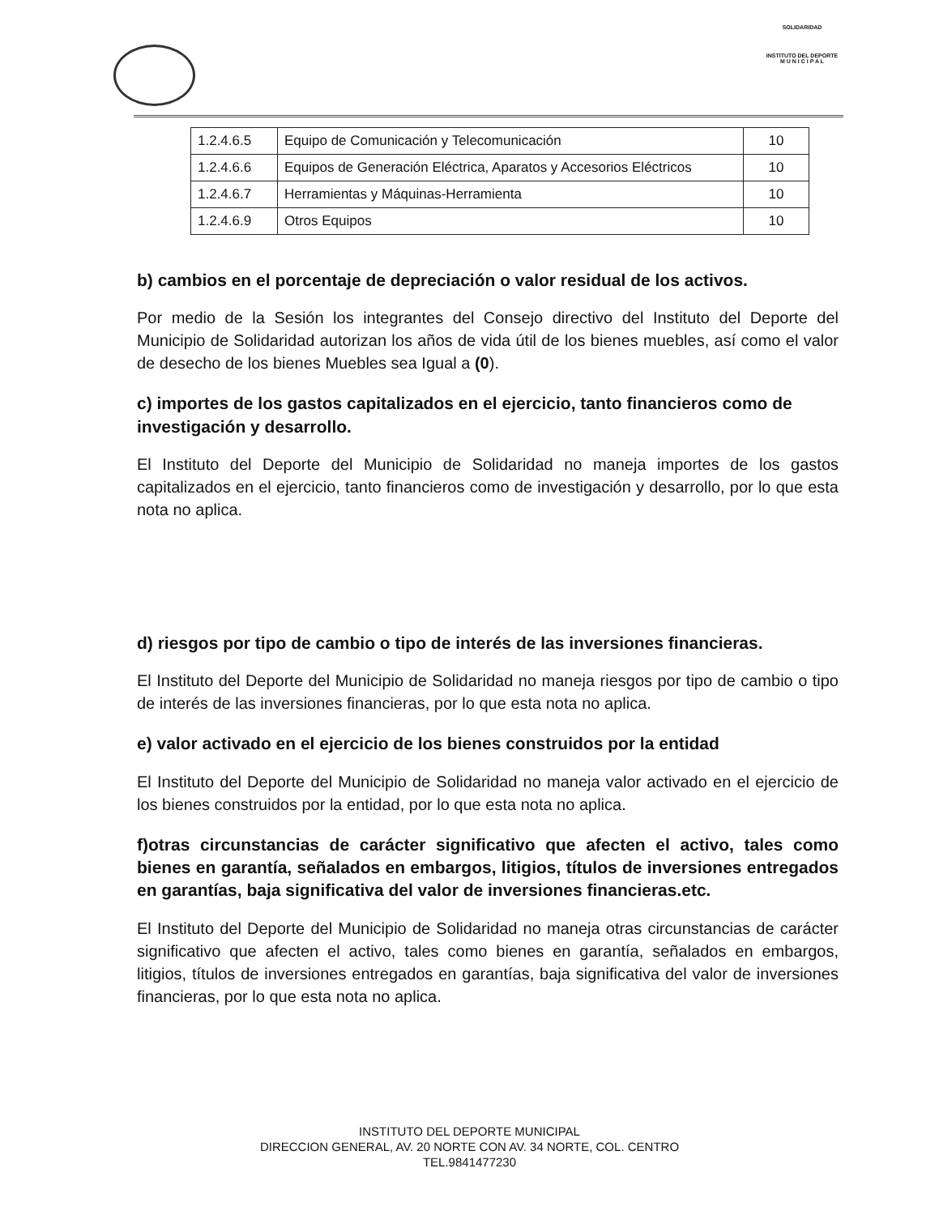SOLIDARIDAD
INSTITUTO DEL DEPORTE
M U N I C I P A L
| 1.2.4.6.5 | Equipo de Comunicación y Telecomunicación | 10 |
| 1.2.4.6.6 | Equipos de Generación Eléctrica, Aparatos y Accesorios Eléctricos | 10 |
| 1.2.4.6.7 | Herramientas y Máquinas-Herramienta | 10 |
| 1.2.4.6.9 | Otros Equipos | 10 |
b) cambios en el porcentaje de depreciación o valor residual de los activos.
Por medio de la Sesión los integrantes del Consejo directivo del Instituto del Deporte del Municipio de Solidaridad autorizan los años de vida útil de los bienes muebles, así como el valor de desecho de los bienes Muebles sea Igual a (0).
c) importes de los gastos capitalizados en el ejercicio, tanto financieros como de investigación y desarrollo.
El Instituto del Deporte del Municipio de Solidaridad no maneja importes de los gastos capitalizados en el ejercicio, tanto financieros como de investigación y desarrollo, por lo que esta nota no aplica.
d) riesgos por tipo de cambio o tipo de interés de las inversiones financieras.
El Instituto del Deporte del Municipio de Solidaridad no maneja riesgos por tipo de cambio o tipo de interés de las inversiones financieras, por lo que esta nota no aplica.
e) valor activado en el ejercicio de los bienes construidos por la entidad
El Instituto del Deporte del Municipio de Solidaridad no maneja valor activado en el ejercicio de los bienes construidos por la entidad, por lo que esta nota no aplica.
f)otras circunstancias de carácter significativo que afecten el activo, tales como bienes en garantía, señalados en embargos, litigios, títulos de inversiones entregados en garantías, baja significativa del valor de inversiones financieras.etc.
El Instituto del Deporte del Municipio de Solidaridad no maneja otras circunstancias de carácter significativo que afecten el activo, tales como bienes en garantía, señalados en embargos, litigios, títulos de inversiones entregados en garantías, baja significativa del valor de inversiones financieras, por lo que esta nota no aplica.
INSTITUTO DEL DEPORTE MUNICIPAL
DIRECCION GENERAL, AV. 20 NORTE CON AV. 34 NORTE, COL. CENTRO
TEL.9841477230